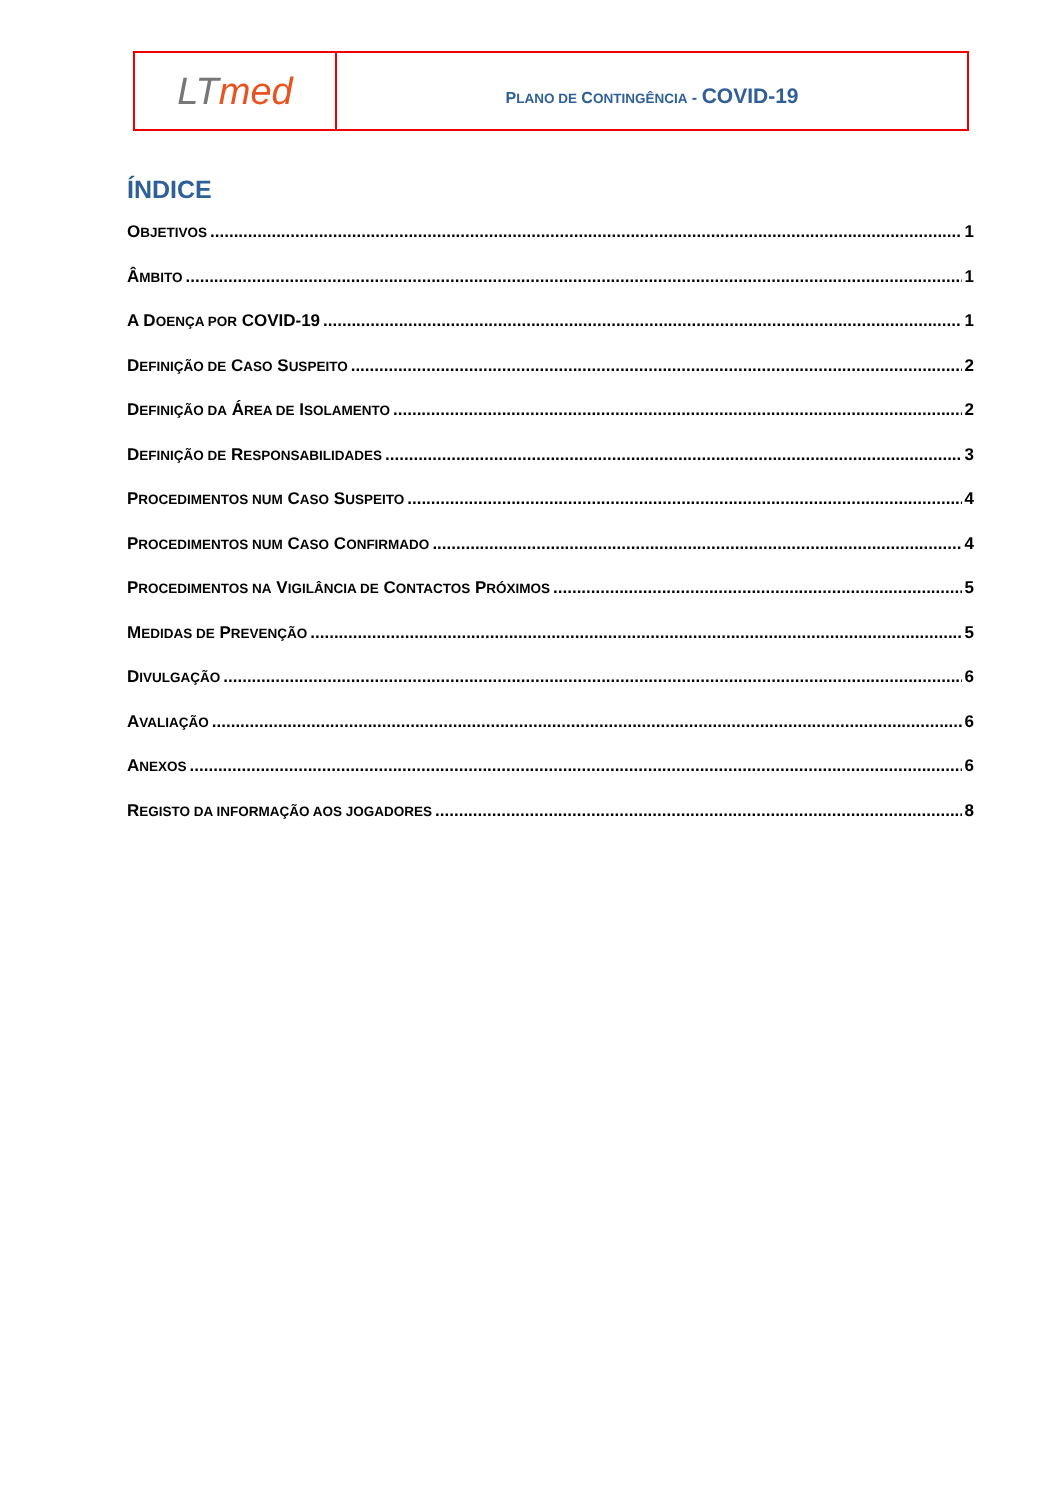| LT med | P LANO DE C ONTINGÊNCIA - COVID-19 |
ÍNDICE
OBJETIVOS 1
ÂMBITO 1
A DOENÇA POR COVID-19 1
DEFINIÇÃO DE CASO SUSPEITO 2
DEFINIÇÃO DA ÁREA DE ISOLAMENTO 2
DEFINIÇÃO DE RESPONSABILIDADES 3
PROCEDIMENTOS NUM CASO SUSPEITO 4
PROCEDIMENTOS NUM CASO CONFIRMADO 4
PROCEDIMENTOS NA VIGILÂNCIA DE CONTACTOS PRÓXIMOS 5
MEDIDAS DE PREVENÇÃO 5
DIVULGAÇÃO 6
AVALIAÇÃO 6
ANEXOS 6
REGISTO DA INFORMAÇÃO AOS JOGADORES 8